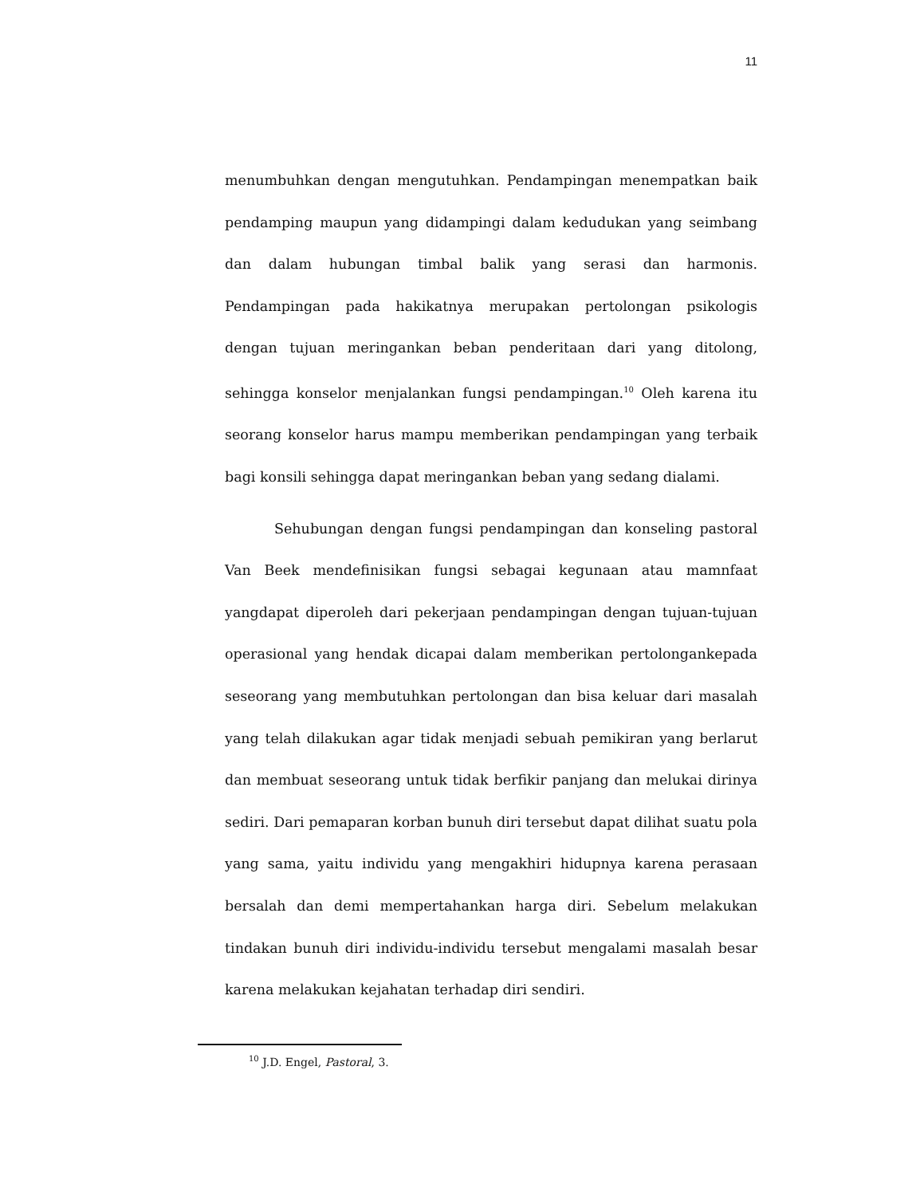11
menumbuhkan dengan mengutuhkan. Pendampingan menempatkan baik pendamping maupun yang didampingi dalam kedudukan yang seimbang dan dalam hubungan timbal balik yang serasi dan harmonis. Pendampingan pada hakikatnya merupakan pertolongan psikologis dengan tujuan meringankan beban penderitaan dari yang ditolong, sehingga konselor menjalankan fungsi pendampingan.<sup>10</sup> Oleh karena itu seorang konselor harus mampu memberikan pendampingan yang terbaik bagi konsili sehingga dapat meringankan beban yang sedang dialami.
Sehubungan dengan fungsi pendampingan dan konseling pastoral Van Beek mendefinisikan fungsi sebagai kegunaan atau mamnfaat yangdapat diperoleh dari pekerjaan pendampingan dengan tujuan-tujuan operasional yang hendak dicapai dalam memberikan pertolongankepada seseorang yang membutuhkan pertolongan dan bisa keluar dari masalah yang telah dilakukan agar tidak menjadi sebuah pemikiran yang berlarut dan membuat seseorang untuk tidak berfikir panjang dan melukai dirinya sediri. Dari pemaparan korban bunuh diri tersebut dapat dilihat suatu pola yang sama, yaitu individu yang mengakhiri hidupnya karena perasaan bersalah dan demi mempertahankan harga diri. Sebelum melakukan tindakan bunuh diri individu-individu tersebut mengalami masalah besar karena melakukan kejahatan terhadap diri sendiri.
<sup>10</sup> J.D. Engel, Pastoral, 3.